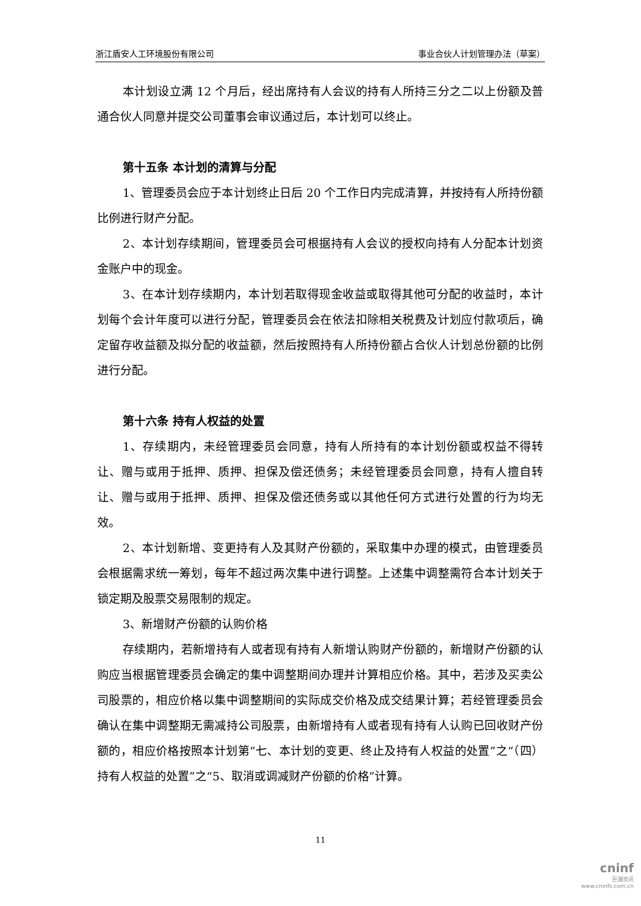浙江盾安人工环境股份有限公司 事业合伙人计划管理办法（草案）
本计划设立满 12 个月后，经出席持有人会议的持有人所持三分之二以上份额及普通合伙人同意并提交公司董事会审议通过后，本计划可以终止。
第十五条 本计划的清算与分配
1、管理委员会应于本计划终止日后 20 个工作日内完成清算，并按持有人所持份额比例进行财产分配。
2、本计划存续期间，管理委员会可根据持有人会议的授权向持有人分配本计划资金账户中的现金。
3、在本计划存续期内，本计划若取得现金收益或取得其他可分配的收益时，本计划每个会计年度可以进行分配，管理委员会在依法扣除相关税费及计划应付款项后，确定留存收益额及拟分配的收益额，然后按照持有人所持份额占合伙人计划总份额的比例进行分配。
第十六条 持有人权益的处置
1、存续期内，未经管理委员会同意，持有人所持有的本计划份额或权益不得转让、赠与或用于抵押、质押、担保及偿还债务；未经管理委员会同意，持有人擅自转让、赠与或用于抵押、质押、担保及偿还债务或以其他任何方式进行处置的行为均无效。
2、本计划新增、变更持有人及其财产份额的，采取集中办理的模式，由管理委员会根据需求统一筹划，每年不超过两次集中进行调整。上述集中调整需符合本计划关于锁定期及股票交易限制的规定。
3、新增财产份额的认购价格
存续期内，若新增持有人或者现有持有人新增认购财产份额的，新增财产份额的认购应当根据管理委员会确定的集中调整期间办理并计算相应价格。其中，若涉及买卖公司股票的，相应价格以集中调整期间的实际成交价格及成交结果计算；若经管理委员会确认在集中调整期无需减持公司股票，由新增持有人或者现有持有人认购已回收财产份额的，相应价格按照本计划第“七、本计划的变更、终止及持有人权益的处置”之“（四）持有人权益的处置”之“5、取消或调减财产份额的价格”计算。
11
cninf
巨潮资讯
www.cninfo.com.cn